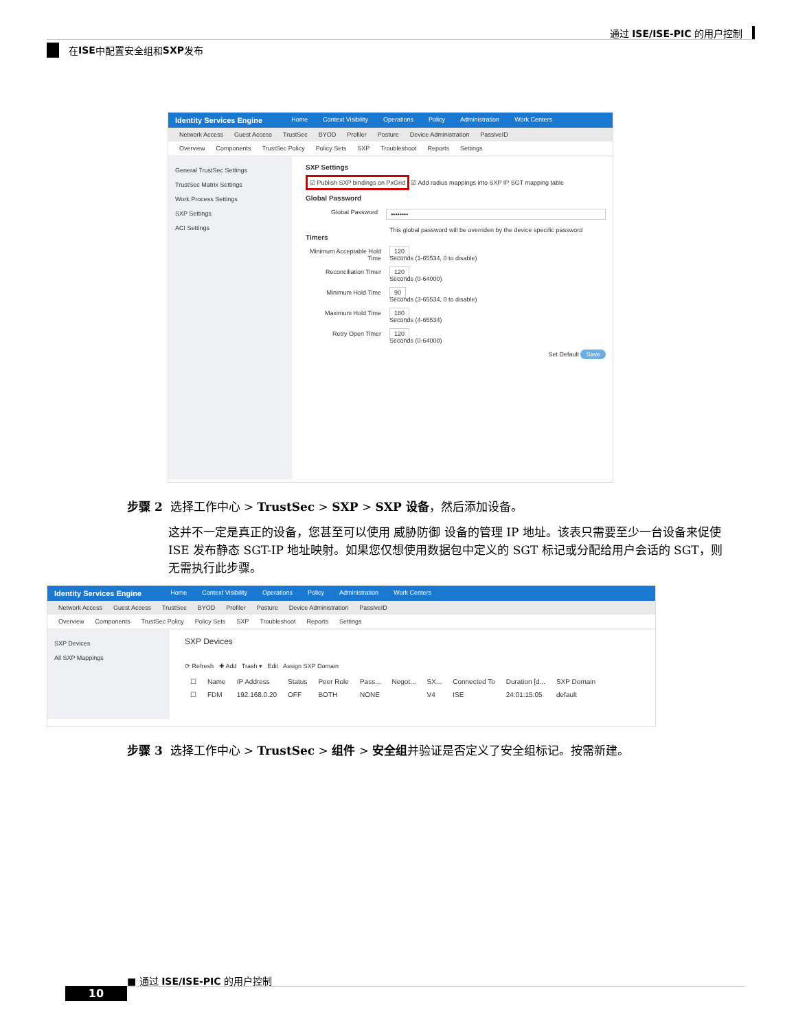通过 ISE/ISE-PIC 的用户控制
在 ISE 中配置安全组和 SXP 发布
Identity Services Engine Home Context Visibility Operations Policy Administration Work Centers
Network Access Guest Access TrustSec BYOD Profiler Posture Device Administration PassiveID
Overview Components TrustSec Policy Policy Sets SXP Troubleshoot Reports Settings
General TrustSec Settings
TrustSec Matrix Settings
Work Process Settings
SXP Settings
ACI Settings
SXP Settings
☑ Publish SXP bindings on PxGrid ☑ Add radius mappings into SXP IP SGT mapping table
Global Password
Global Password ••••••••
This global password will be overriden by the device specific password
Timers
Minimum Acceptable Hold Time 120
Seconds (1-65534, 0 to disable)
Reconciliation Timer 120
Seconds (0-64000)
Minimum Hold Time 90
Seconds (3-65534, 0 to disable)
Maximum Hold Time 180
Seconds (4-65534)
Retry Open Timer 120
Seconds (0-64000)
Set Default Save
步骤 2 选择工作中心 > TrustSec > SXP > SXP 设备，然后添加设备。
这并不一定是真正的设备，您甚至可以使用 威胁防御 设备的管理 IP 地址。该表只需要至少一台设备来促使 ISE 发布静态 SGT-IP 地址映射。如果您仅想使用数据包中定义的 SGT 标记或分配给用户会话的 SGT，则无需执行此步骤。
Identity Services Engine Home Context Visibility Operations Policy Administration Work Centers
Network Access Guest Access TrustSec BYOD Profiler Posture Device Administration PassiveID
Overview Components TrustSec Policy Policy Sets SXP Troubleshoot Reports Settings
SXP Devices
All SXP Mappings
SXP Devices
⟳ Refresh ✚ Add Trash ▾ Edit Assign SXP Domain
| ☐ | Name | IP Address | Status | Peer Role | Pass... | Negot... | SX... | Connected To | Duration [d... | SXP Domain |
| --- | --- | --- | --- | --- | --- | --- | --- | --- | --- | --- |
| ☐ | FDM | 192.168.0.20 | OFF | BOTH | NONE | | V4 | ISE | 24:01:15:05 | default |
步骤 3 选择工作中心 > TrustSec > 组件 > 安全组并验证是否定义了安全组标记。按需新建。
■ 通过 ISE/ISE-PIC 的用户控制
10